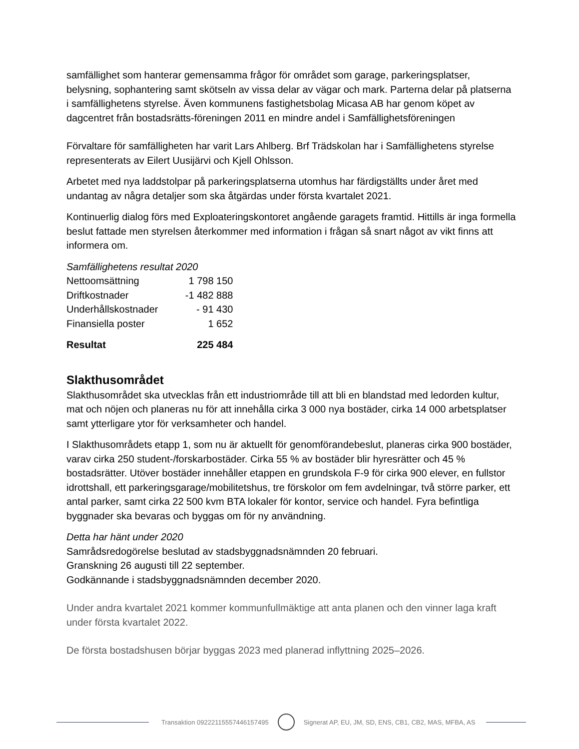samfällighet som hanterar gemensamma frågor för området som garage, parkeringsplatser, belysning, sophantering samt skötseln av vissa delar av vägar och mark. Parterna delar på platserna i samfällighetens styrelse. Även kommunens fastighetsbolag Micasa AB har genom köpet av dagcentret från bostadsrätts-föreningen 2011 en mindre andel i Samfällighetsföreningen
Förvaltare för samfälligheten har varit Lars Ahlberg. Brf Trädskolan har i Samfällighetens styrelse representerats av Eilert Uusijärvi och Kjell Ohlsson.
Arbetet med nya laddstolpar på parkeringsplatserna utomhus har färdigställts under året med undantag av några detaljer som ska åtgärdas under första kvartalet 2021.
Kontinuerlig dialog förs med Exploateringskontoret angående garagets framtid. Hittills är inga formella beslut fattade men styrelsen återkommer med information i frågan så snart något av vikt finns att informera om.
Samfällighetens resultat 2020
| Nettoomsättning | 1 798 150 |
| Driftkostnader | -1 482 888 |
| Underhållskostnader | - 91 430 |
| Finansiella poster | 1 652 |
| Resultat | 225 484 |
Slakthusområdet
Slakthusområdet ska utvecklas från ett industriområde till att bli en blandstad med ledorden kultur, mat och nöjen och planeras nu för att innehålla cirka 3 000 nya bostäder, cirka 14 000 arbetsplatser samt ytterligare ytor för verksamheter och handel.
I Slakthusområdets etapp 1, som nu är aktuellt för genomförandebeslut, planeras cirka 900 bostäder, varav cirka 250 student-/forskarbostäder. Cirka 55 % av bostäder blir hyresrätter och 45 % bostadsrätter. Utöver bostäder innehåller etappen en grundskola F-9 för cirka 900 elever, en fullstor idrottshall, ett parkeringsgarage/mobilitetshus, tre förskolor om fem avdelningar, två större parker, ett antal parker, samt cirka 22 500 kvm BTA lokaler för kontor, service och handel. Fyra befintliga byggnader ska bevaras och byggas om för ny användning.
Detta har hänt under 2020
Samrådsredogörelse beslutad av stadsbyggnadsnämnden 20 februari.
Granskning 26 augusti till 22 september.
Godkännande i stadsbyggnadsnämnden december 2020.
Under andra kvartalet 2021 kommer kommunfullmäktige att anta planen och den vinner laga kraft under första kvartalet 2022.
De första bostadshusen börjar byggas 2023 med planerad inflyttning 2025–2026.
Transaktion 09222115557446157495 Signerat AP, EU, JM, SD, ENS, CB1, CB2, MAS, MFBA, AS